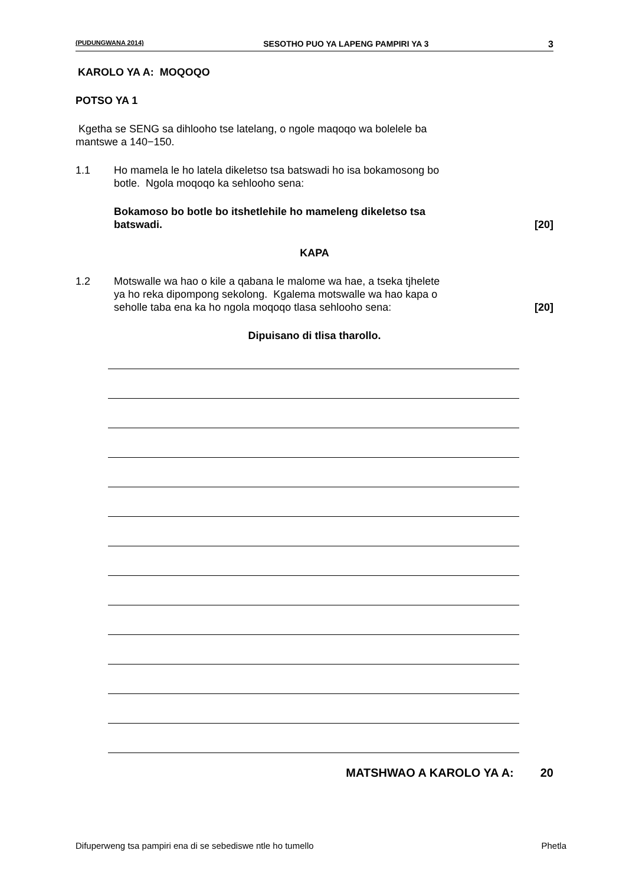(PUDUNGWANA 2014) SESOTHO PUO YA LAPENG PAMPIRI YA 3 3
KAROLO YA A: MOQOQO
POTSO YA 1
Kgetha se SENG sa dihlooho tse latelang, o ngole maqoqo wa bolelele ba
mantswe a 140−150.
1.1 Ho mamela le ho latela dikeletso tsa batswadi ho isa bokamosong bo
botle. Ngola moqoqo ka sehlooho sena:
Bokamoso bo botle bo itshetlehile ho mameleng dikeletso tsa
batswadi.
[20]
KAPA
1.2 Motswalle wa hao o kile a qabana le malome wa hae, a tseka tjhelete
ya ho reka dipompong sekolong. Kgalema motswalle wa hao kapa o
seholle taba ena ka ho ngola moqoqo tlasa sehlooho sena:
[20]
Dipuisano di tlisa tharollo.
MATSHWAO A KAROLO YA A: 20
Difuperweng tsa pampiri ena di se sebediswe ntle ho tumello
Phetla